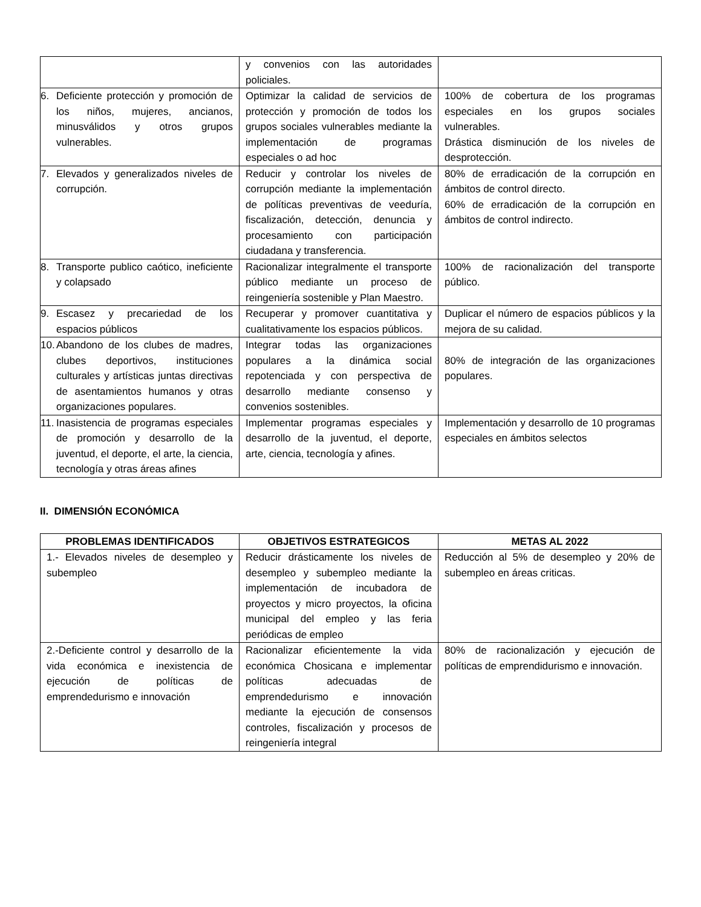| | y convenios con las autoridades policiales. | |
| 6. Deficiente protección y promoción de los niños, mujeres, ancianos, minusválidos y otros grupos vulnerables. | Optimizar la calidad de servicios de protección y promoción de todos los grupos sociales vulnerables mediante la implementación de programas especiales o ad hoc | 100% de cobertura de los programas especiales en los grupos sociales vulnerables. Drástica disminución de los niveles de desprotección. |
| 7. Elevados y generalizados niveles de corrupción. | Reducir y controlar los niveles de corrupción mediante la implementación de políticas preventivas de veeduría, fiscalización, detección, denuncia y procesamiento con participación ciudadana y transferencia. | 80% de erradicación de la corrupción en ámbitos de control directo. 60% de erradicación de la corrupción en ámbitos de control indirecto. |
| 8. Transporte publico caótico, ineficiente y colapsado | Racionalizar integralmente el transporte público mediante un proceso de reingeniería sostenible y Plan Maestro. | 100% de racionalización del transporte público. |
| 9. Escasez y precariedad de los espacios públicos | Recuperar y promover cuantitativa y cualitativamente los espacios públicos. | Duplicar el número de espacios públicos y la mejora de su calidad. |
| 10. Abandono de los clubes de madres, clubes deportivos, instituciones culturales y artísticas juntas directivas de asentamientos humanos y otras organizaciones populares. | Integrar todas las organizaciones populares a la dinámica social repotenciada y con perspectiva de desarrollo mediante consenso y convenios sostenibles. | 80% de integración de las organizaciones populares. |
| 11. Inasistencia de programas especiales de promoción y desarrollo de la juventud, el deporte, el arte, la ciencia, tecnología y otras áreas afines | Implementar programas especiales y desarrollo de la juventud, el deporte, arte, ciencia, tecnología y afines. | Implementación y desarrollo de 10 programas especiales en ámbitos selectos |
II. DIMENSIÓN ECONÓMICA
| PROBLEMAS IDENTIFICADOS | OBJETIVOS ESTRATEGICOS | METAS AL 2022 |
| --- | --- | --- |
| 1.- Elevados niveles de desempleo y subempleo | Reducir drásticamente los niveles de desempleo y subempleo mediante la implementación de incubadora de proyectos y micro proyectos, la oficina municipal del empleo y las feria periódicas de empleo | Reducción al 5% de desempleo y 20% de subempleo en áreas criticas. |
| 2.-Deficiente control y desarrollo de la vida económica e inexistencia de ejecución de políticas de emprendedurismo e innovación | Racionalizar eficientemente la vida económica Chosicana e implementar políticas adecuadas de emprendedurismo e innovación mediante la ejecución de consensos controles, fiscalización y procesos de reingeniería integral | 80% de racionalización y ejecución de políticas de emprendidurismo e innovación. |